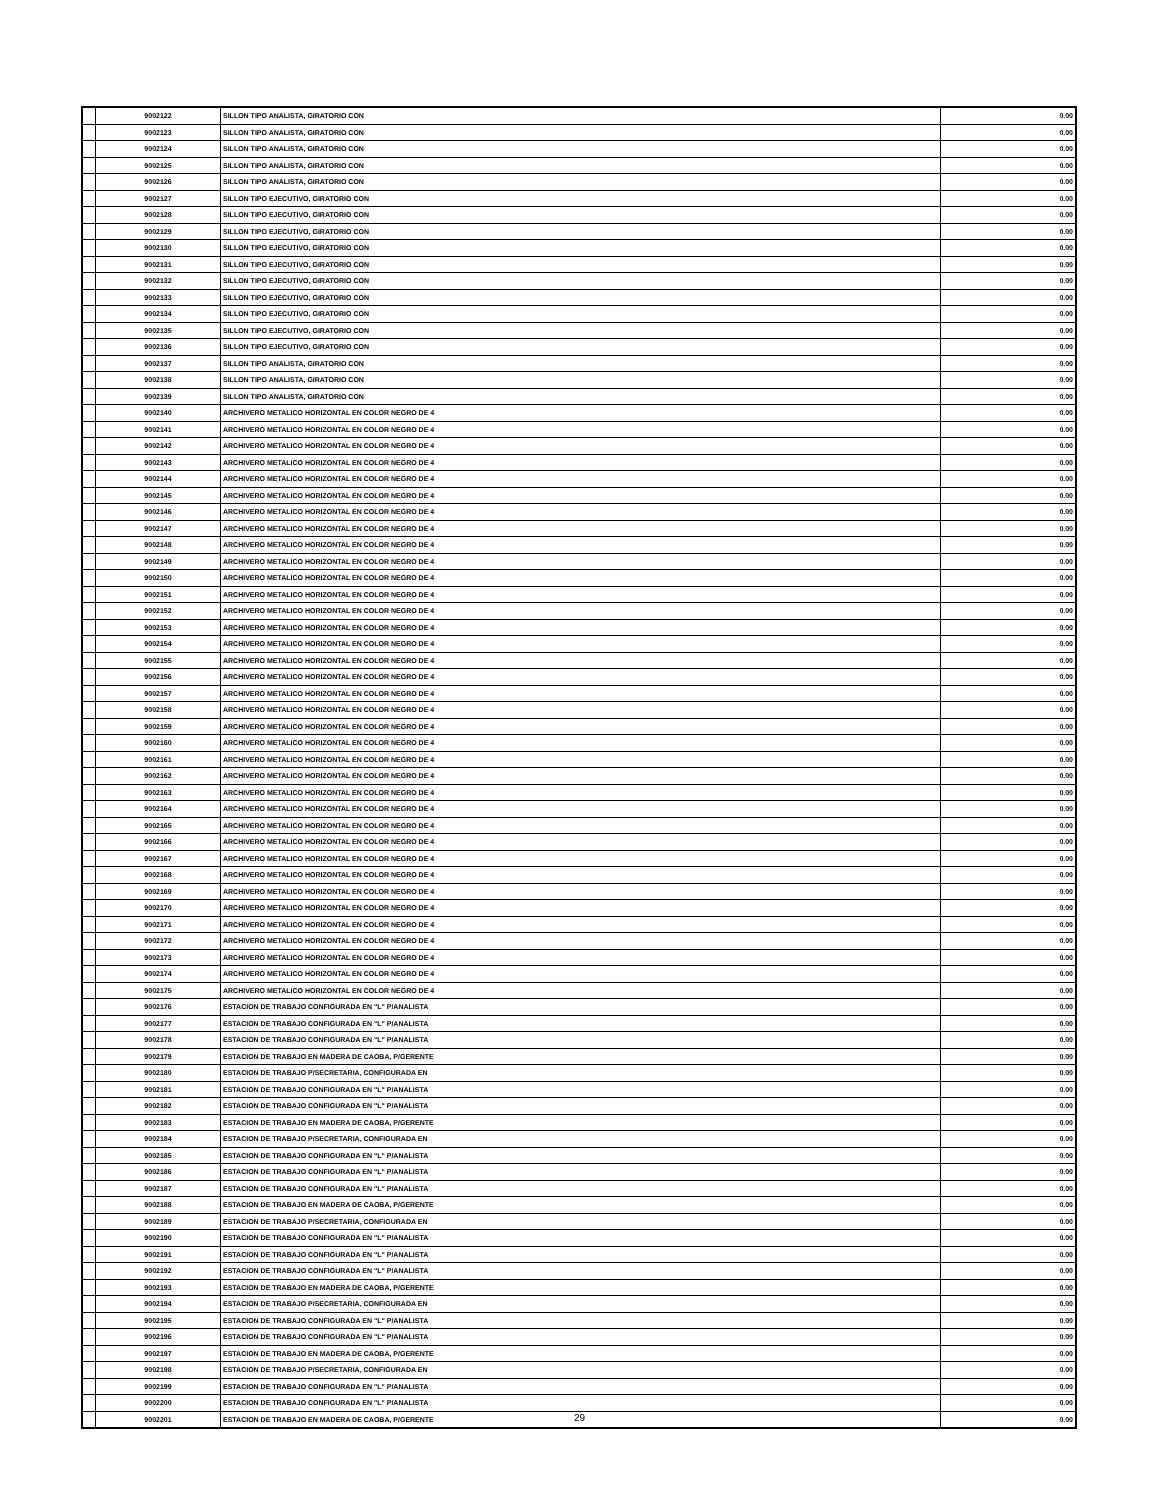| | 9002122 | SILLON TIPO ANALISTA, GIRATORIO CON | 0.00 |
| | 9002123 | SILLON TIPO ANALISTA, GIRATORIO CON | 0.00 |
| | 9002124 | SILLON TIPO ANALISTA, GIRATORIO CON | 0.00 |
| | 9002125 | SILLON TIPO ANALISTA, GIRATORIO CON | 0.00 |
| | 9002126 | SILLON TIPO ANALISTA, GIRATORIO CON | 0.00 |
| | 9002127 | SILLON TIPO EJECUTIVO, GIRATORIO CON | 0.00 |
| | 9002128 | SILLON TIPO EJECUTIVO, GIRATORIO CON | 0.00 |
| | 9002129 | SILLON TIPO EJECUTIVO, GIRATORIO CON | 0.00 |
| | 9002130 | SILLON TIPO EJECUTIVO, GIRATORIO CON | 0.00 |
| | 9002131 | SILLON TIPO EJECUTIVO, GIRATORIO CON | 0.00 |
| | 9002132 | SILLON TIPO EJECUTIVO, GIRATORIO CON | 0.00 |
| | 9002133 | SILLON TIPO EJECUTIVO, GIRATORIO CON | 0.00 |
| | 9002134 | SILLON TIPO EJECUTIVO, GIRATORIO CON | 0.00 |
| | 9002135 | SILLON TIPO EJECUTIVO, GIRATORIO CON | 0.00 |
| | 9002136 | SILLON TIPO EJECUTIVO, GIRATORIO CON | 0.00 |
| | 9002137 | SILLON TIPO ANALISTA, GIRATORIO CON | 0.00 |
| | 9002138 | SILLON TIPO ANALISTA, GIRATORIO CON | 0.00 |
| | 9002139 | SILLON TIPO ANALISTA, GIRATORIO CON | 0.00 |
| | 9002140 | ARCHIVERO METALICO HORIZONTAL EN COLOR NEGRO DE 4 | 0.00 |
| | 9002141 | ARCHIVERO METALICO HORIZONTAL EN COLOR NEGRO DE 4 | 0.00 |
| | 9002142 | ARCHIVERO METALICO HORIZONTAL EN COLOR NEGRO DE 4 | 0.00 |
| | 9002143 | ARCHIVERO METALICO HORIZONTAL EN COLOR NEGRO DE 4 | 0.00 |
| | 9002144 | ARCHIVERO METALICO HORIZONTAL EN COLOR NEGRO DE 4 | 0.00 |
| | 9002145 | ARCHIVERO METALICO HORIZONTAL EN COLOR NEGRO DE 4 | 0.00 |
| | 9002146 | ARCHIVERO METALICO HORIZONTAL EN COLOR NEGRO DE 4 | 0.00 |
| | 9002147 | ARCHIVERO METALICO HORIZONTAL EN COLOR NEGRO DE 4 | 0.00 |
| | 9002148 | ARCHIVERO METALICO HORIZONTAL EN COLOR NEGRO DE 4 | 0.00 |
| | 9002149 | ARCHIVERO METALICO HORIZONTAL EN COLOR NEGRO DE 4 | 0.00 |
| | 9002150 | ARCHIVERO METALICO HORIZONTAL EN COLOR NEGRO DE 4 | 0.00 |
| | 9002151 | ARCHIVERO METALICO HORIZONTAL EN COLOR NEGRO DE 4 | 0.00 |
| | 9002152 | ARCHIVERO METALICO HORIZONTAL EN COLOR NEGRO DE 4 | 0.00 |
| | 9002153 | ARCHIVERO METALICO HORIZONTAL EN COLOR NEGRO DE 4 | 0.00 |
| | 9002154 | ARCHIVERO METALICO HORIZONTAL EN COLOR NEGRO DE 4 | 0.00 |
| | 9002155 | ARCHIVERO METALICO HORIZONTAL EN COLOR NEGRO DE 4 | 0.00 |
| | 9002156 | ARCHIVERO METALICO HORIZONTAL EN COLOR NEGRO DE 4 | 0.00 |
| | 9002157 | ARCHIVERO METALICO HORIZONTAL EN COLOR NEGRO DE 4 | 0.00 |
| | 9002158 | ARCHIVERO METALICO HORIZONTAL EN COLOR NEGRO DE 4 | 0.00 |
| | 9002159 | ARCHIVERO METALICO HORIZONTAL EN COLOR NEGRO DE 4 | 0.00 |
| | 9002160 | ARCHIVERO METALICO HORIZONTAL EN COLOR NEGRO DE 4 | 0.00 |
| | 9002161 | ARCHIVERO METALICO HORIZONTAL EN COLOR NEGRO DE 4 | 0.00 |
| | 9002162 | ARCHIVERO METALICO HORIZONTAL EN COLOR NEGRO DE 4 | 0.00 |
| | 9002163 | ARCHIVERO METALICO HORIZONTAL EN COLOR NEGRO DE 4 | 0.00 |
| | 9002164 | ARCHIVERO METALICO HORIZONTAL EN COLOR NEGRO DE 4 | 0.00 |
| | 9002165 | ARCHIVERO METALICO HORIZONTAL EN COLOR NEGRO DE 4 | 0.00 |
| | 9002166 | ARCHIVERO METALICO HORIZONTAL EN COLOR NEGRO DE 4 | 0.00 |
| | 9002167 | ARCHIVERO METALICO HORIZONTAL EN COLOR NEGRO DE 4 | 0.00 |
| | 9002168 | ARCHIVERO METALICO HORIZONTAL EN COLOR NEGRO DE 4 | 0.00 |
| | 9002169 | ARCHIVERO METALICO HORIZONTAL EN COLOR NEGRO DE 4 | 0.00 |
| | 9002170 | ARCHIVERO METALICO HORIZONTAL EN COLOR NEGRO DE 4 | 0.00 |
| | 9002171 | ARCHIVERO METALICO HORIZONTAL EN COLOR NEGRO DE 4 | 0.00 |
| | 9002172 | ARCHIVERO METALICO HORIZONTAL EN COLOR NEGRO DE 4 | 0.00 |
| | 9002173 | ARCHIVERO METALICO HORIZONTAL EN COLOR NEGRO DE 4 | 0.00 |
| | 9002174 | ARCHIVERO METALICO HORIZONTAL EN COLOR NEGRO DE 4 | 0.00 |
| | 9002175 | ARCHIVERO METALICO HORIZONTAL EN COLOR NEGRO DE 4 | 0.00 |
| | 9002176 | ESTACION DE TRABAJO CONFIGURADA EN "L" P/ANALISTA | 0.00 |
| | 9002177 | ESTACION DE TRABAJO CONFIGURADA EN "L" P/ANALISTA | 0.00 |
| | 9002178 | ESTACION DE TRABAJO CONFIGURADA EN "L" P/ANALISTA | 0.00 |
| | 9002179 | ESTACION DE TRABAJO EN MADERA DE CAOBA, P/GERENTE | 0.00 |
| | 9002180 | ESTACION DE TRABAJO P/SECRETARIA, CONFIGURADA EN | 0.00 |
| | 9002181 | ESTACION DE TRABAJO CONFIGURADA EN "L" P/ANALISTA | 0.00 |
| | 9002182 | ESTACION DE TRABAJO CONFIGURADA EN "L" P/ANALISTA | 0.00 |
| | 9002183 | ESTACION DE TRABAJO EN MADERA DE CAOBA, P/GERENTE | 0.00 |
| | 9002184 | ESTACION DE TRABAJO P/SECRETARIA, CONFIGURADA EN | 0.00 |
| | 9002185 | ESTACION DE TRABAJO CONFIGURADA EN "L" P/ANALISTA | 0.00 |
| | 9002186 | ESTACION DE TRABAJO CONFIGURADA EN "L" P/ANALISTA | 0.00 |
| | 9002187 | ESTACION DE TRABAJO CONFIGURADA EN "L" P/ANALISTA | 0.00 |
| | 9002188 | ESTACION DE TRABAJO EN MADERA DE CAOBA, P/GERENTE | 0.00 |
| | 9002189 | ESTACION DE TRABAJO P/SECRETARIA, CONFIGURADA EN | 0.00 |
| | 9002190 | ESTACION DE TRABAJO CONFIGURADA EN "L" P/ANALISTA | 0.00 |
| | 9002191 | ESTACION DE TRABAJO CONFIGURADA EN "L" P/ANALISTA | 0.00 |
| | 9002192 | ESTACION DE TRABAJO CONFIGURADA EN "L" P/ANALISTA | 0.00 |
| | 9002193 | ESTACION DE TRABAJO EN MADERA DE CAOBA, P/GERENTE | 0.00 |
| | 9002194 | ESTACION DE TRABAJO P/SECRETARIA, CONFIGURADA EN | 0.00 |
| | 9002195 | ESTACION DE TRABAJO CONFIGURADA EN "L" P/ANALISTA | 0.00 |
| | 9002196 | ESTACION DE TRABAJO CONFIGURADA EN "L" P/ANALISTA | 0.00 |
| | 9002197 | ESTACION DE TRABAJO EN MADERA DE CAOBA, P/GERENTE | 0.00 |
| | 9002198 | ESTACION DE TRABAJO P/SECRETARIA, CONFIGURADA EN | 0.00 |
| | 9002199 | ESTACION DE TRABAJO CONFIGURADA EN "L" P/ANALISTA | 0.00 |
| | 9002200 | ESTACION DE TRABAJO CONFIGURADA EN "L" P/ANALISTA | 0.00 |
| | 9002201 | ESTACION DE TRABAJO EN MADERA DE CAOBA, P/GERENTE | 0.00 |
29